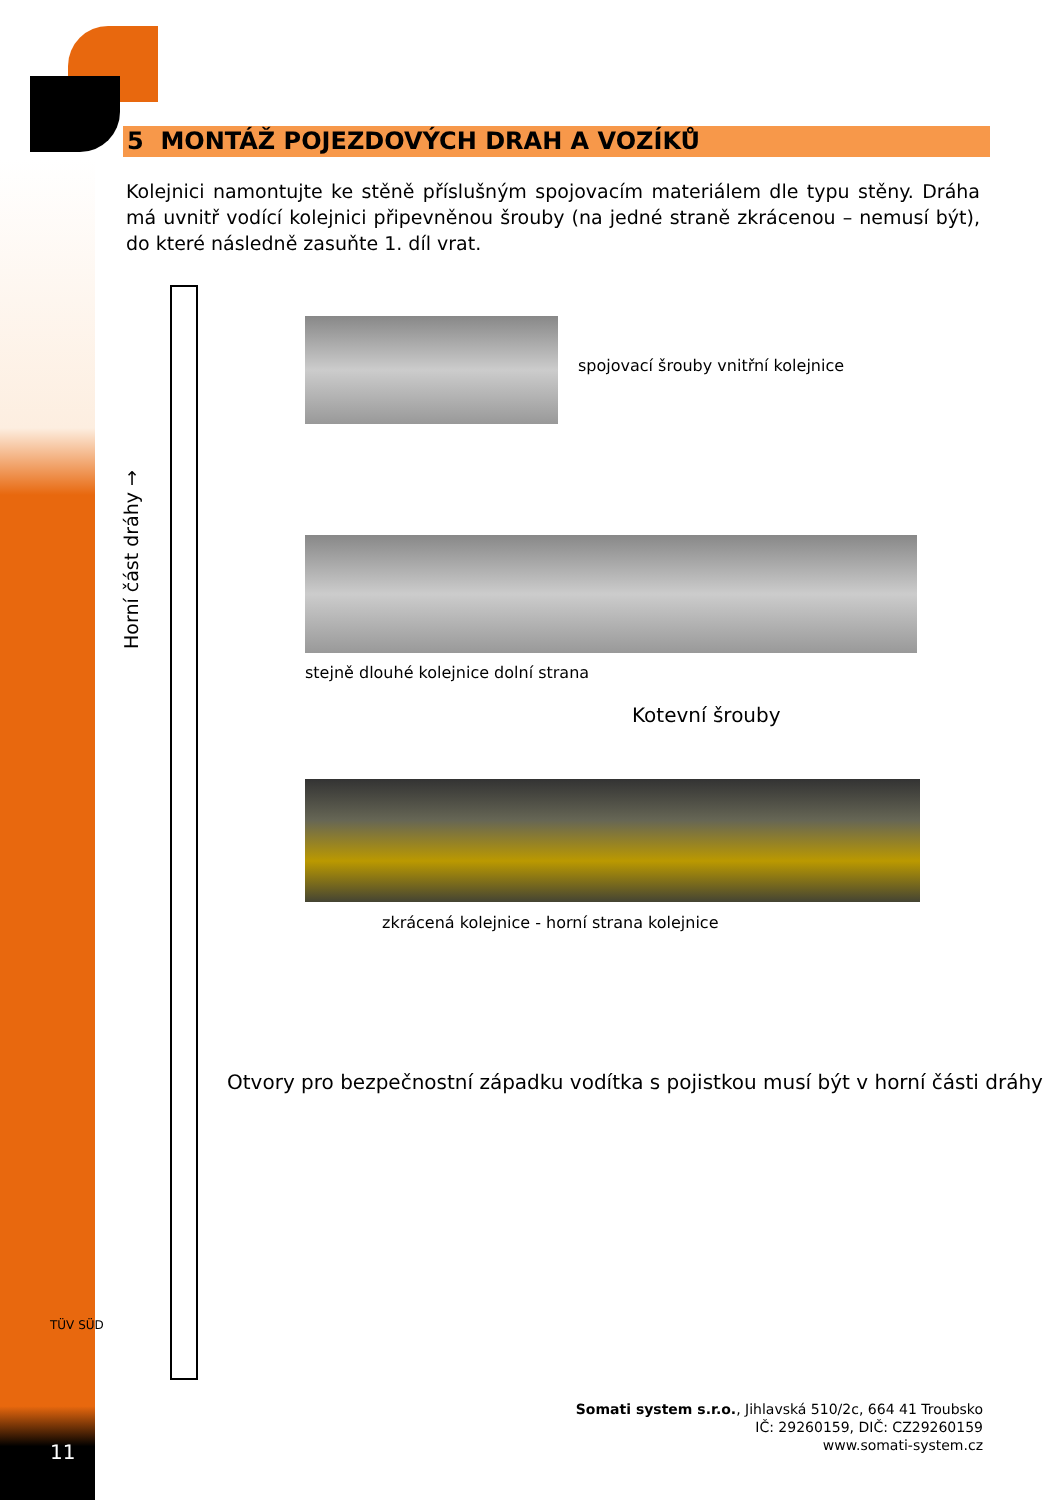5 MONTÁŽ POJEZDOVÝCH DRAH A VOZÍKŮ
Kolejnici namontujte ke stěně příslušným spojovacím materiálem dle typu stěny. Dráha má uvnitř vodící kolejnici připevněnou šrouby (na jedné straně zkrácenou – nemusí být), do které následně zasuňte 1. díl vrat.
Horní část dráhy →
spojovací šrouby vnitřní kolejnice
stejně dlouhé kolejnice dolní strana
Kotevní šrouby
zkrácená kolejnice - horní strana kolejnice
Otvory pro bezpečnostní západku vodítka s pojistkou musí být v horní části dráhy
TÜV SÜD
Somati system s.r.o., Jihlavská 510/2c, 664 41 Troubsko
IČ: 29260159, DIČ: CZ29260159
www.somati-system.cz
11